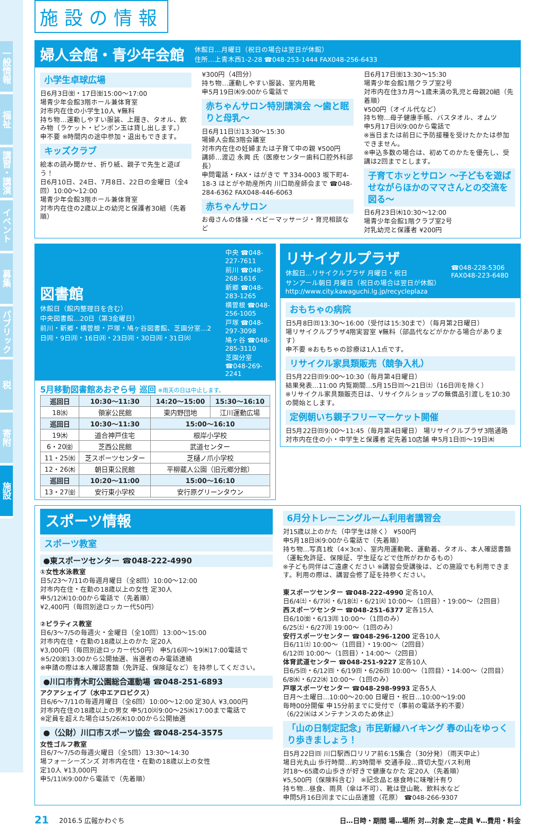一般情報
福祉
講習・講演
イベント
募集
パブリック
税
寄附
施設
施設の情報
婦人会館・青少年会館
休館日…月曜日（祝日の場合は翌日が休館）
住所…上青木西1-2-28 ☎048-253-1444 FAX048-256-6433
小学生卓球広場
日6月3日㈮・17日㈮15:00～17:00
場青少年会館3階ホール兼体育室
対市内在住の小学生10人 ¥無料
持ち物…運動しやすい服装、上履き、タオル、飲み物（ラケット・ピンポン玉は貸し出します。）
申不要 ※時間内の途中参加・退出もできます。
キッズクラブ
絵本の読み聞かせ、折り紙、親子で先生と遊ぼう！
日6月10日、24日、7月8日、22日の金曜日（全4回）10:00～12:00
場青少年会館3階ホール兼体育室
対市内在住の2歳以上の幼児と保護者30組（先着順）
¥300円（4回分）
持ち物…運動しやすい服装、室内用靴
申5月19日㈭9:00から電話で
赤ちゃんサロン特別講演会 ～歯と眠りと母乳～
日6月11日㈯13:30～15:30
場婦人会館3階会議室
対市内在住の妊婦または子育て中の親 ¥500円
講師…渡辺 永興 氏（医療センター歯科口腔外科部長）
申問電話・FAX・はがきで 〒334-0003 坂下町4-18-3 はとがや助産所内 川口助産師会まで ☎048-284-6362 FAX048-446-6063
赤ちゃんサロン
お母さんの体操・ベビーマッサージ・育児相談など
日6月17日㈮13:30～15:30
場青少年会館1階クラブ室2号
対市内在住3カ月～1歳未満の乳児と母親20組（先着順）
¥500円（オイル代など）
持ち物…母子健康手帳、バスタオル、オムツ
申5月17日㈫9:00から電話で
※当日または前日に予防接種を受けたかたは参加できません。
※申込多数の場合は、初めてのかたを優先し、受講は2回までとします。
子育てホッとサロン ～子どもを遊ばせながらほかのママさんとの交流を図る～
日6月23日㈭10:30～12:00
場青少年会館1階クラブ室2号
対乳幼児と保護者 ¥200円
図書館
休館日（館内整理日を含む）
中央図書館…20日（第3金曜日）
前川・新郷・横曽根・戸塚・鳩ヶ谷図書館、芝園分室…2日㈪・9日㈪・16日㈪・23日㈪・30日㈪・31日㈫
中央 ☎048-227-7611
前川 ☎048-268-1616
新郷 ☎048-283-1265
横曽根 ☎048-256-1005
戸塚 ☎048-297-3098
鳩ヶ谷 ☎048-285-3110
芝園分室 ☎048-269-2241
5月移動図書館あおぞら号 巡回 ※雨天の日は中止します。
| 巡回日 | 10:30～11:30 | 14:20～15:00 | 15:30～16:10 |
| --- | --- | --- | --- |
| 18㈬ | 領家公民館 | 東内野団地 | 江川運動広場 |
| 巡回日 | 10:30～11:30 | 15:00～16:10 | |
| 19㈭ | 道合神戸住宅 | 根岸小学校 | |
| 6・20㈮ | 芝西公民館 | 武道センター | |
| 11・25㈬ | 芝スポーツセンター | 芝樋ノ爪小学校 | |
| 12・26㈭ | 朝日東公民館 | 平柳蔵人公園（旧元郷分館） | |
| 巡回日 | 10:20～11:00 | 15:00～16:10 | |
| 13・27㈮ | 安行東小学校 | 安行原グリーンタウン | |
リサイクルプラザ
休館日…リサイクルプラザ 月曜日・祝日
サンアール朝日 月曜日（祝日の場合は翌日が休館）
http://www.city.kawaguchi.lg.jp/recycleplaza
☎048-228-5306
FAX048-223-6480
おもちゃの病院
日5月8日㈰13:30～16:00（受付は15:30まで）（毎月第2日曜日）
場リサイクルプラザ4階実習室 ¥無料（部品代などがかかる場合があります）
申不要 ※おもちゃの診療は1人1点です。
リサイクル家具類販売（競争入札）
日5月22日㈰9:00～10:30（毎月第4日曜日）
結果発表…11:00 内覧期間…5月15日㈰～21日㈯（16日㈪を除く）
※リサイクル家具類販売日は、リサイクルショップの無償品引渡しを10:30の開始とします。
定例朝いち親子フリーマーケット開催
日5月22日㈰9:00～11:45（毎月第4日曜日） 場リサイクルプラザ3階通路
対市内在住の小・中学生と保護者 定先着10店舗 申5月1日㈰～19日㈭
スポーツ情報
スポーツ教室
●東スポーツセンター ☎048-222-4990
①女性水泳教室
日5/23～7/11の毎週月曜日（全8回）10:00～12:00
対市内在住・在勤の18歳以上の女性 定30人
申5/12㈭10:00から電話で（先着順）
¥2,400円（毎回別途ロッカー代50円）
②ピラティス教室
日6/3～7/5の毎週火・金曜日（全10回）13:00～15:00
対市内在住・在勤の18歳以上のかた 定20人
¥3,000円（毎回別途ロッカー代50円） 申5/16㈪～19㈭17:00電話で
※5/20㈮13:00から公開抽選、当選者のみ電話連絡
※申請の際は本人確認書類（免許証、保険証など）を持参してください。
●川口市青木町公園総合運動場 ☎048-251-6893
アクアシェイプ（水中エアロビクス）
日6/6～7/11の毎週月曜日（全6回）10:00～12:00 定30人 ¥3,000円
対市内在住の18歳以上の男女 申5/10㈫9:00～25㈬17:00まで電話で
※定員を超えた場合は5/26㈭10:00から公開抽選
●（公財）川口市スポーツ協会 ☎048-254-3575
女性ゴルフ教室
日6/7～7/5の毎週火曜日（全5回）13:30～14:30
場フォーシーズンズ 対市内在住・在勤の18歳以上の女性
定10人 ¥13,000円
申5/11㈬9:00から電話で（先着順）
6月分トレーニングルーム利用者講習会
対15歳以上のかた（中学生は除く） ¥500円
申5月18日㈬9:00から電話で（先着順）
持ち物…写真1枚（4×3㎝）、室内用運動靴、運動着、タオル、本人確認書類（運転免許証、保険証、学生証などで住所がわかるもの）
※子ども同伴はご遠慮ください ※講習会受講後は、どの施設でも利用できます。利用の際は、講習会修了証を持参ください。
東スポーツセンター ☎048-222-4990 定各10人
日6/4㈯・6/7㈫・6/18㈯・6/21㈫ 10:00～（1回目）・19:00～（2回目）
西スポーツセンター ☎048-251-6377 定各15人
日6/10㈮・6/13㈪ 10:00～（1回のみ）
6/25㈯・6/27㈪ 19:00～（1回のみ）
安行スポーツセンター ☎048-296-1200 定各10人
日6/11㈯ 10:00～（1回目）・19:00～（2回目）
6/12㈰ 10:00～（1回目）・14:00～（2回目）
体育武道センター ☎048-251-9227 定各10人
日6/5㈰・6/12㈰・6/19㈰・6/26㈰ 10:00～（1回目）・14:00～（2回目）
6/8㈬・6/22㈬ 10:00～（1回のみ）
戸塚スポーツセンター ☎048-298-9993 定各5人
日月～土曜日…10:00～20:00 日曜日・祝日…10:00～19:00
毎時00分開催 申15分前までに受付で（事前の電話予約不要）
（6/22㈬はメンテナンスのため休止）
「山の日制定記念」市民新緑ハイキング 春の山をゆっくり歩きましょう！
日5月22日㈰ 川口駅西口リリア前6:15集合（30分発）（雨天中止）
場日光丸山 歩行時間…約3時間半 交通手段…貸切大型バス利用
対18～65歳の山歩きが好きで健康なかた 定20人（先着順）
¥5,500円（保険料含む） ※記念品と昼食時に味噌汁有り
持ち物…昼食、雨具（傘は不可）、靴は登山靴、飲料水など
申問5月16日㈪までに山岳連盟（花原） ☎048-266-9307
21 2016.5 広報かわぐち 日…日時・期間 場…場所 対…対象 定…定員 ¥…費用・料金